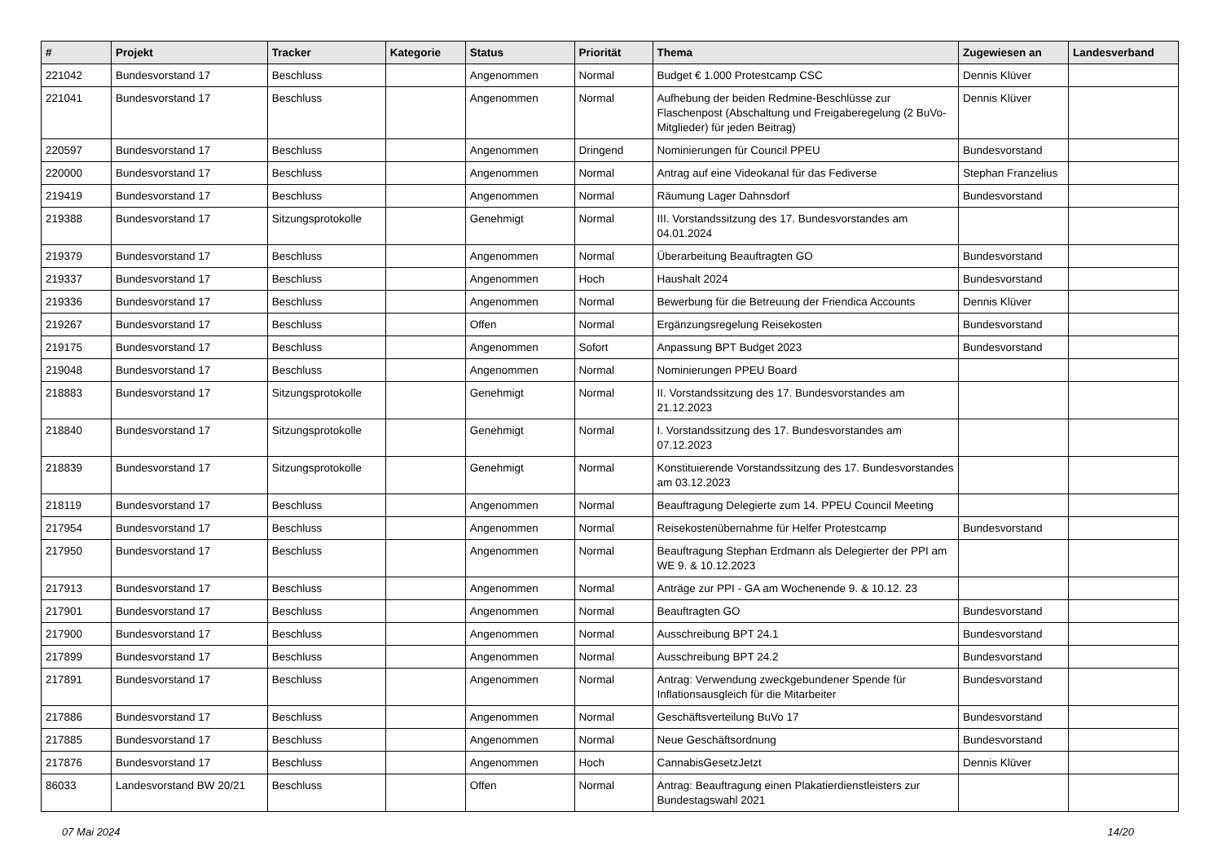| # | Projekt | Tracker | Kategorie | Status | Priorität | Thema | Zugewiesen an | Landesverband |
| --- | --- | --- | --- | --- | --- | --- | --- | --- |
| 221042 | Bundesvorstand 17 | Beschluss | | Angenommen | Normal | Budget € 1.000 Protestcamp CSC | Dennis Klüver | |
| 221041 | Bundesvorstand 17 | Beschluss | | Angenommen | Normal | Aufhebung der beiden Redmine-Beschlüsse zur Flaschenpost (Abschaltung und Freigaberegelung (2 BuVo-Mitglieder) für jeden Beitrag) | Dennis Klüver | |
| 220597 | Bundesvorstand 17 | Beschluss | | Angenommen | Dringend | Nominierungen für Council PPEU | Bundesvorstand | |
| 220000 | Bundesvorstand 17 | Beschluss | | Angenommen | Normal | Antrag auf eine Videokanal für das Fediverse | Stephan Franzelius | |
| 219419 | Bundesvorstand 17 | Beschluss | | Angenommen | Normal | Räumung Lager Dahnsdorf | Bundesvorstand | |
| 219388 | Bundesvorstand 17 | Sitzungsprotokolle | | Genehmigt | Normal | III. Vorstandssitzung des 17. Bundesvorstandes am 04.01.2024 | | |
| 219379 | Bundesvorstand 17 | Beschluss | | Angenommen | Normal | Überarbeitung Beauftragten GO | Bundesvorstand | |
| 219337 | Bundesvorstand 17 | Beschluss | | Angenommen | Hoch | Haushalt 2024 | Bundesvorstand | |
| 219336 | Bundesvorstand 17 | Beschluss | | Angenommen | Normal | Bewerbung für die Betreuung der Friendica Accounts | Dennis Klüver | |
| 219267 | Bundesvorstand 17 | Beschluss | | Offen | Normal | Ergänzungsregelung Reisekosten | Bundesvorstand | |
| 219175 | Bundesvorstand 17 | Beschluss | | Angenommen | Sofort | Anpassung BPT Budget 2023 | Bundesvorstand | |
| 219048 | Bundesvorstand 17 | Beschluss | | Angenommen | Normal | Nominierungen PPEU Board | | |
| 218883 | Bundesvorstand 17 | Sitzungsprotokolle | | Genehmigt | Normal | II. Vorstandssitzung des 17. Bundesvorstandes am 21.12.2023 | | |
| 218840 | Bundesvorstand 17 | Sitzungsprotokolle | | Genehmigt | Normal | I. Vorstandssitzung des 17. Bundesvorstandes am 07.12.2023 | | |
| 218839 | Bundesvorstand 17 | Sitzungsprotokolle | | Genehmigt | Normal | Konstituierende Vorstandssitzung des 17. Bundesvorstandes am 03.12.2023 | | |
| 218119 | Bundesvorstand 17 | Beschluss | | Angenommen | Normal | Beauftragung Delegierte zum 14. PPEU Council Meeting | | |
| 217954 | Bundesvorstand 17 | Beschluss | | Angenommen | Normal | Reisekostenübernahme für Helfer Protestcamp | Bundesvorstand | |
| 217950 | Bundesvorstand 17 | Beschluss | | Angenommen | Normal | Beauftragung Stephan Erdmann als Delegierter der PPI am WE 9. & 10.12.2023 | | |
| 217913 | Bundesvorstand 17 | Beschluss | | Angenommen | Normal | Anträge zur PPI - GA am Wochenende 9. & 10.12. 23 | | |
| 217901 | Bundesvorstand 17 | Beschluss | | Angenommen | Normal | Beauftragten GO | Bundesvorstand | |
| 217900 | Bundesvorstand 17 | Beschluss | | Angenommen | Normal | Ausschreibung BPT 24.1 | Bundesvorstand | |
| 217899 | Bundesvorstand 17 | Beschluss | | Angenommen | Normal | Ausschreibung BPT 24.2 | Bundesvorstand | |
| 217891 | Bundesvorstand 17 | Beschluss | | Angenommen | Normal | Antrag: Verwendung zweckgebundener Spende für Inflationsausgleich für die Mitarbeiter | Bundesvorstand | |
| 217886 | Bundesvorstand 17 | Beschluss | | Angenommen | Normal | Geschäftsverteilung BuVo 17 | Bundesvorstand | |
| 217885 | Bundesvorstand 17 | Beschluss | | Angenommen | Normal | Neue Geschäftsordnung | Bundesvorstand | |
| 217876 | Bundesvorstand 17 | Beschluss | | Angenommen | Hoch | CannabisGesetzJetzt | Dennis Klüver | |
| 86033 | Landesvorstand BW 20/21 | Beschluss | | Offen | Normal | Antrag: Beauftragung einen Plakatierdienstleisters zur Bundestagswahl 2021 | | |
07 Mai 2024 14/20